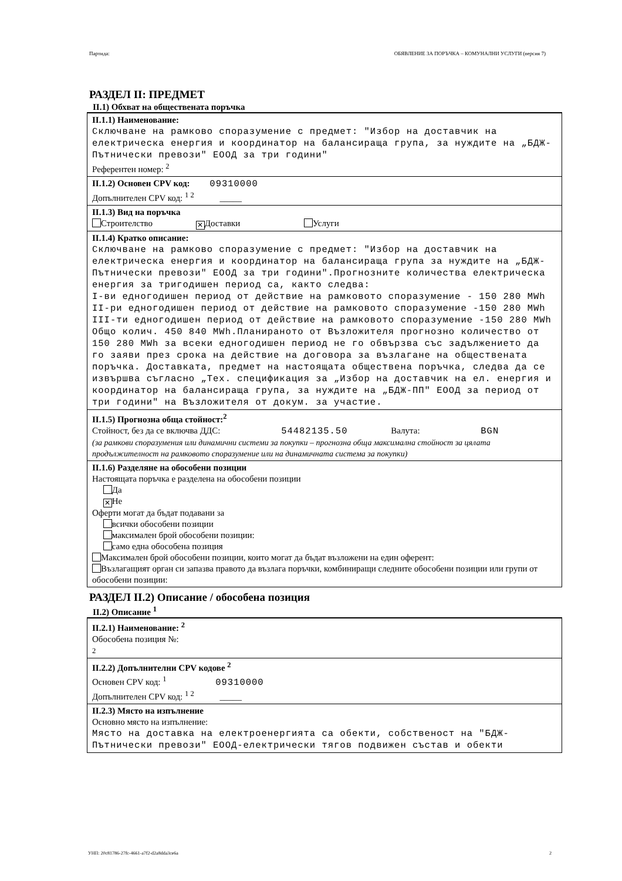Партида: ОБЯВЛЕНИЕ ЗА ПОРЪЧКА – КОМУНАЛНИ УСЛУГИ (версия 7)
РАЗДЕЛ II: ПРЕДМЕТ
II.1) Обхват на обществената поръчка
II.1.1) Наименование:
Сключване на рамково споразумение с предмет: "Избор на доставчик на електрическа енергия и координатор на балансираща група, за нуждите на „БДЖ-Пътнически превози" ЕООД за три години"
Референтен номер: <sup>2</sup>
II.1.2) Основен CPV код: 09310000
Допълнителен CPV код: <sup>1 2</sup> _____
II.1.3) Вид на поръчка
Строителство ✕ Доставки Услуги
II.1.4) Кратко описание:
Сключване на рамково споразумение с предмет: "Избор на доставчик на електрическа енергия и координатор на балансираща група за нуждите на „БДЖ-Пътнически превози" ЕООД за три години".Прогнозните количества електрическа енергия за тригодишен период са, както следва:
I-ви едногодишен период от действие на рамковото споразумение - 150 280 MWh
II-ри едногодишен период от действие на рамковото споразумение -150 280 MWh
III-ти едногодишен период от действие на рамковото споразумение -150 280 MWh
Общо колич. 450 840 MWh.Планираното от Възложителя прогнозно количество от 150 280 MWh за всеки едногодишен период не го обвързва със задължението да го заяви през срока на действие на договора за възлагане на обществената поръчка. Доставката, предмет на настоящата обществена поръчка, следва да се извършва съгласно „Тех. спецификация за „Избор на доставчик на ел. енергия и координатор на балансираща група, за нуждите на „БДЖ-ПП" ЕООД за период от три години" на Възложителя от докум. за участие.
II.1.5) Прогнозна обща стойност:<sup>2</sup>
Стойност, без да се включва ДДС: 54482135.50 Валута: BGN
(за рамкови споразумения или динамични системи за покупки – прогнозна обща максимална стойност за цялата продължителност на рамковото споразумение или на динамичната система за покупки)
II.1.6) Разделяне на обособени позиции
Настоящата поръчка е разделена на обособени позиции
Да
✕ Не
Оферти могат да бъдат подавани за
всички обособени позиции
максимален брой обособени позиции:
само една обособена позиция
Максимален брой обособени позиции, които могат да бъдат възложени на един оферент:
Възлагащият орган си запазва правото да възлага поръчки, комбиниращи следните обособени позиции или групи от обособени позиции:
РАЗДЕЛ II.2) Описание / обособена позиция
II.2) Описание <sup>1</sup>
II.2.1) Наименование: <sup>2</sup>
Обособена позиция №:
2
II.2.2) Допълнителни CPV кодове <sup>2</sup>
Основен CPV код: <sup>1</sup> 09310000
Допълнителен CPV код: <sup>1 2</sup> _____
II.2.3) Място на изпълнение
Основно място на изпълнение:
Място на доставка на електроенергията са обекти, собственост на "БДЖ-Пътнически превози" ЕООД-електрически тягов подвижен състав и обекти
УНП: 20c81786-27fc-4661-a7f2-d2a8dda3ce6a 2